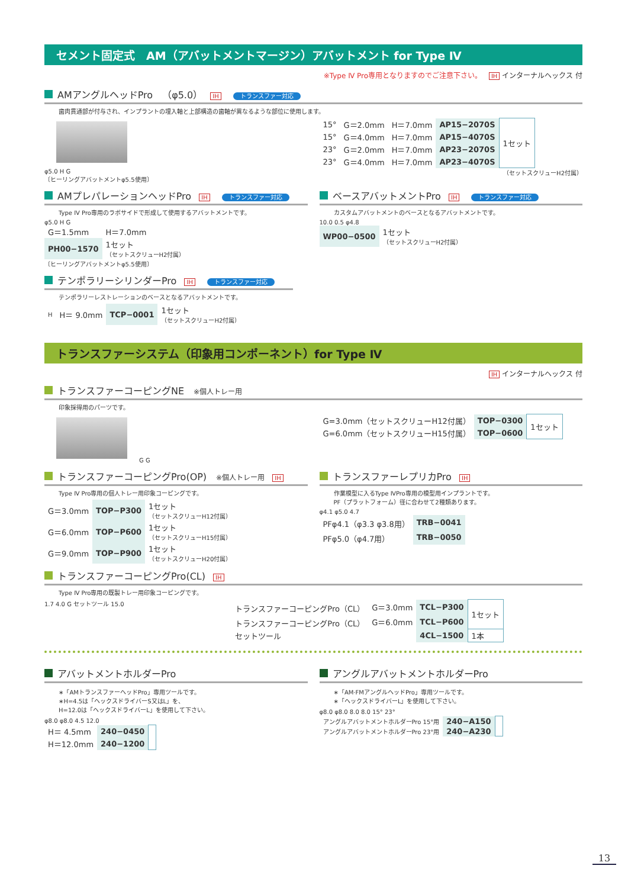セメント固定式　AM（アバットメントマージン）アバットメント for Type Ⅳ
※Type Ⅳ Pro専用となりますのでご注意下さい。 IH インターナルヘックス 付
AMアングルヘッドPro　（φ5.0） IH トランスファー対応
歯肉貫通部が付与され、インプラントの埋入軸と上部構造の歯軸が異なるような部位に使用します。
φ5.0 H G
〔ヒーリングアバットメントφ5.5使用〕
| 15° | G＝2.0mm | H＝7.0mm | AP15−2070S | 1セット |
| 15° | G＝4.0mm | H＝7.0mm | AP15−4070S | |
| 23° | G＝2.0mm | H＝7.0mm | AP23−2070S | |
| 23° | G＝4.0mm | H＝7.0mm | AP23−4070S | |
（セットスクリューH2付属）
AMプレパレーションヘッドPro IH トランスファー対応
Type IV Pro専用のラボサイドで形成して使用するアバットメントです。
φ5.0 H G
| G＝1.5mm | H＝7.0mm |
| PH00−1570 | 1セット （セットスクリューH2付属） |
〔ヒーリングアバットメントφ5.5使用〕
ベースアバットメントPro IH トランスファー対応
カスタムアバットメントのベースとなるアバットメントです。
10.0 0.5 φ4.8
| WP00−0500 | 1セット （セットスクリューH2付属） |
テンポラリーシリンダーPro IH トランスファー対応
テンポラリーレストレーションのベースとなるアバットメントです。
| H | H＝ 9.0mm | TCP−0001 | 1セット （セットスクリューH2付属） |
トランスファーシステム（印象用コンポーネント）for Type Ⅳ
IH インターナルヘックス 付
トランスファーコーピングNE　※個人トレー用
印象採得用のパーツです。
G G
| G=3.0mm（セットスクリューH12付属） | TOP−0300 | 1セット |
| G=6.0mm（セットスクリューH15付属） | TOP−0600 | |
トランスファーコーピングPro(OP)　※個人トレー用 IH
Type Ⅳ Pro専用の個人トレー用印象コーピングです。
| G＝3.0mm | TOP−P300 | 1セット （セットスクリューH12付属） |
| G＝6.0mm | TOP−P600 | 1セット （セットスクリューH15付属） |
| G＝9.0mm | TOP−P900 | 1セット （セットスクリューH20付属） |
トランスファーレプリカPro IH
作業模型に入るType ⅣPro専用の模型用インプラントです。
PF（プラットフォーム）径に合わせて2種類あります。
φ4.1 φ5.0 4.7
| PFφ4.1（φ3.3 φ3.8用） | TRB−0041 |
| PFφ5.0（φ4.7用） | TRB−0050 |
トランスファーコーピングPro(CL) IH
Type Ⅳ Pro専用の既製トレー用印象コーピングです。
1.7 4.0 G セットツール 15.0
| トランスファーコーピングPro（CL） | G＝3.0mm | TCL−P300 | 1セット |
| トランスファーコーピングPro（CL） | G＝6.0mm | TCL−P600 | |
| セットツール | | 4CL−1500 | 1本 |
アバットメントホルダーPro
∗「AMトランスファーヘッドPro」専用ツールです。
∗H=4.5は「ヘックスドライバーS又はL」を、
H=12.0は「ヘックスドライバーL」を使用して下さい。
φ8.0 φ8.0 4.5 12.0
| H＝ 4.5mm | 240−0450 | |
| H＝12.0mm | 240−1200 | |
アングルアバットメントホルダーPro
∗「AM·FMアングルヘッドPro」専用ツールです。
∗「ヘックスドライバーL」を使用して下さい。
φ8.0 φ8.0 8.0 8.0 15° 23°
| アングルアバットメントホルダーPro 15°用 | 240−A150 | |
| アングルアバットメントホルダーPro 23°用 | 240−A230 | |
13